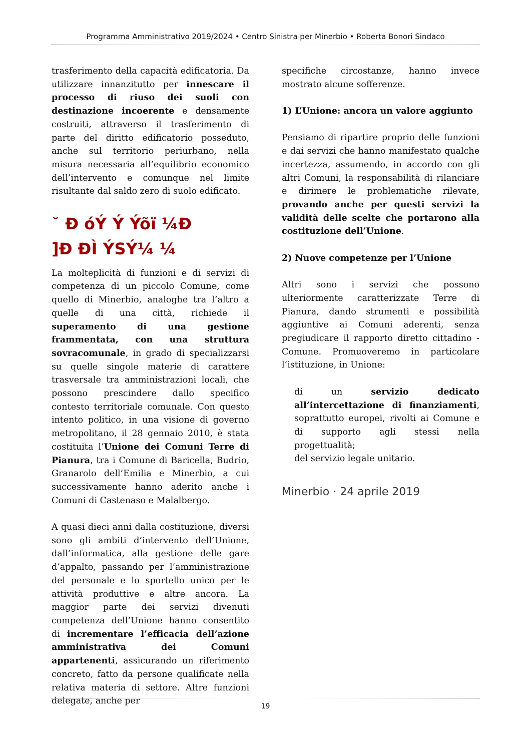Programma Amministrativo 2019/2024 • Centro Sinistra per Minerbio • Roberta Bonori Sindaco
trasferimento della capacità edificatoria. Da utilizzare innanzitutto per innescare il processo di riuso dei suoli con destinazione incoerente e densamente costruiti, attraverso il trasferimento di parte del diritto edificatorio posseduto, anche sul territorio periurbano, nella misura necessaria all’equilibrio economico dell’intervento e comunque nel limite risultante dal saldo zero di suolo edificato.
˘ Đ óÝ Ý Ýõï ¼Đ
]Đ ĐÌ ÝSÝ¼ ¼
La molteplicità di funzioni e di servizi di competenza di un piccolo Comune, come quello di Minerbio, analoghe tra l’altro a quelle di una città, richiede il superamento di una gestione frammentata, con una struttura sovracomunale, in grado di specializzarsi su quelle singole materie di carattere trasversale tra amministrazioni locali, che possono prescindere dallo specifico contesto territoriale comunale. Con questo intento politico, in una visione di governo metropolitano, il 28 gennaio 2010, è stata costituita l’Unione dei Comuni Terre di Pianura, tra i Comune di Baricella, Budrio, Granarolo dell’Emilia e Minerbio, a cui successivamente hanno aderito anche i Comuni di Castenaso e Malalbergo.
A quasi dieci anni dalla costituzione, diversi sono gli ambiti d’intervento dell’Unione, dall’informatica, alla gestione delle gare d’appalto, passando per l’amministrazione del personale e lo sportello unico per le attività produttive e altre ancora. La maggior parte dei servizi divenuti competenza dell’Unione hanno consentito di incrementare l’efficacia dell’azione amministrativa dei Comuni appartenenti, assicurando un riferimento concreto, fatto da persone qualificate nella relativa materia di settore. Altre funzioni delegate, anche per
specifiche circostanze, hanno invece mostrato alcune sofferenze.
1) L’Unione: ancora un valore aggiunto
Pensiamo di ripartire proprio delle funzioni e dai servizi che hanno manifestato qualche incertezza, assumendo, in accordo con gli altri Comuni, la responsabilità di rilanciare e dirimere le problematiche rilevate, provando anche per questi servizi la validità delle scelte che portarono alla costituzione dell’Unione.
2) Nuove competenze per l’Unione
Altri sono i servizi che possono ulteriormente caratterizzate Terre di Pianura, dando strumenti e possibilità aggiuntive ai Comuni aderenti, senza pregiudicare il rapporto diretto cittadino - Comune. Promuoveremo in particolare l’istituzione, in Unione:
di un servizio dedicato all’intercettazione di finanziamenti, soprattutto europei, rivolti ai Comune e di supporto agli stessi nella progettualità;
del servizio legale unitario.
Minerbio · 24 aprile 2019
19